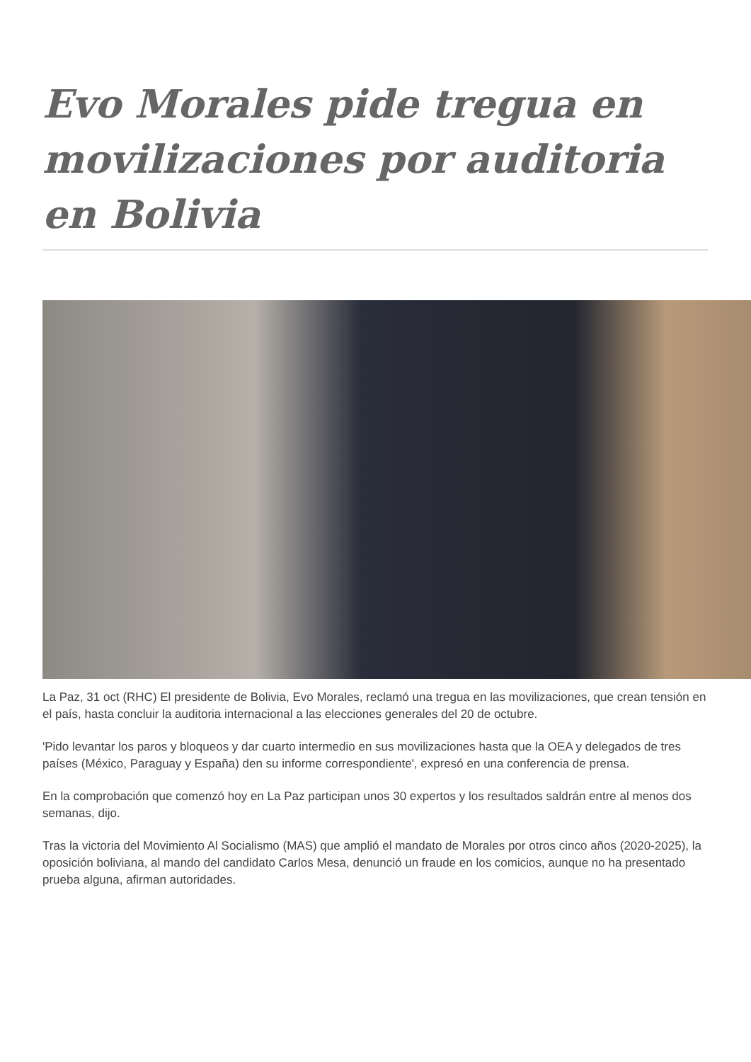Evo Morales pide tregua en movilizaciones por auditoria en Bolivia
La Paz, 31 oct (RHC) El presidente de Bolivia, Evo Morales, reclamó una tregua en las movilizaciones, que crean tensión en el país, hasta concluir la auditoria internacional a las elecciones generales del 20 de octubre.
'Pido levantar los paros y bloqueos y dar cuarto intermedio en sus movilizaciones hasta que la OEA y delegados de tres países (México, Paraguay y España) den su informe correspondiente', expresó en una conferencia de prensa.
En la comprobación que comenzó hoy en La Paz participan unos 30 expertos y los resultados saldrán entre al menos dos semanas, dijo.
Tras la victoria del Movimiento Al Socialismo (MAS) que amplió el mandato de Morales por otros cinco años (2020-2025), la oposición boliviana, al mando del candidato Carlos Mesa, denunció un fraude en los comicios, aunque no ha presentado prueba alguna, afirman autoridades.